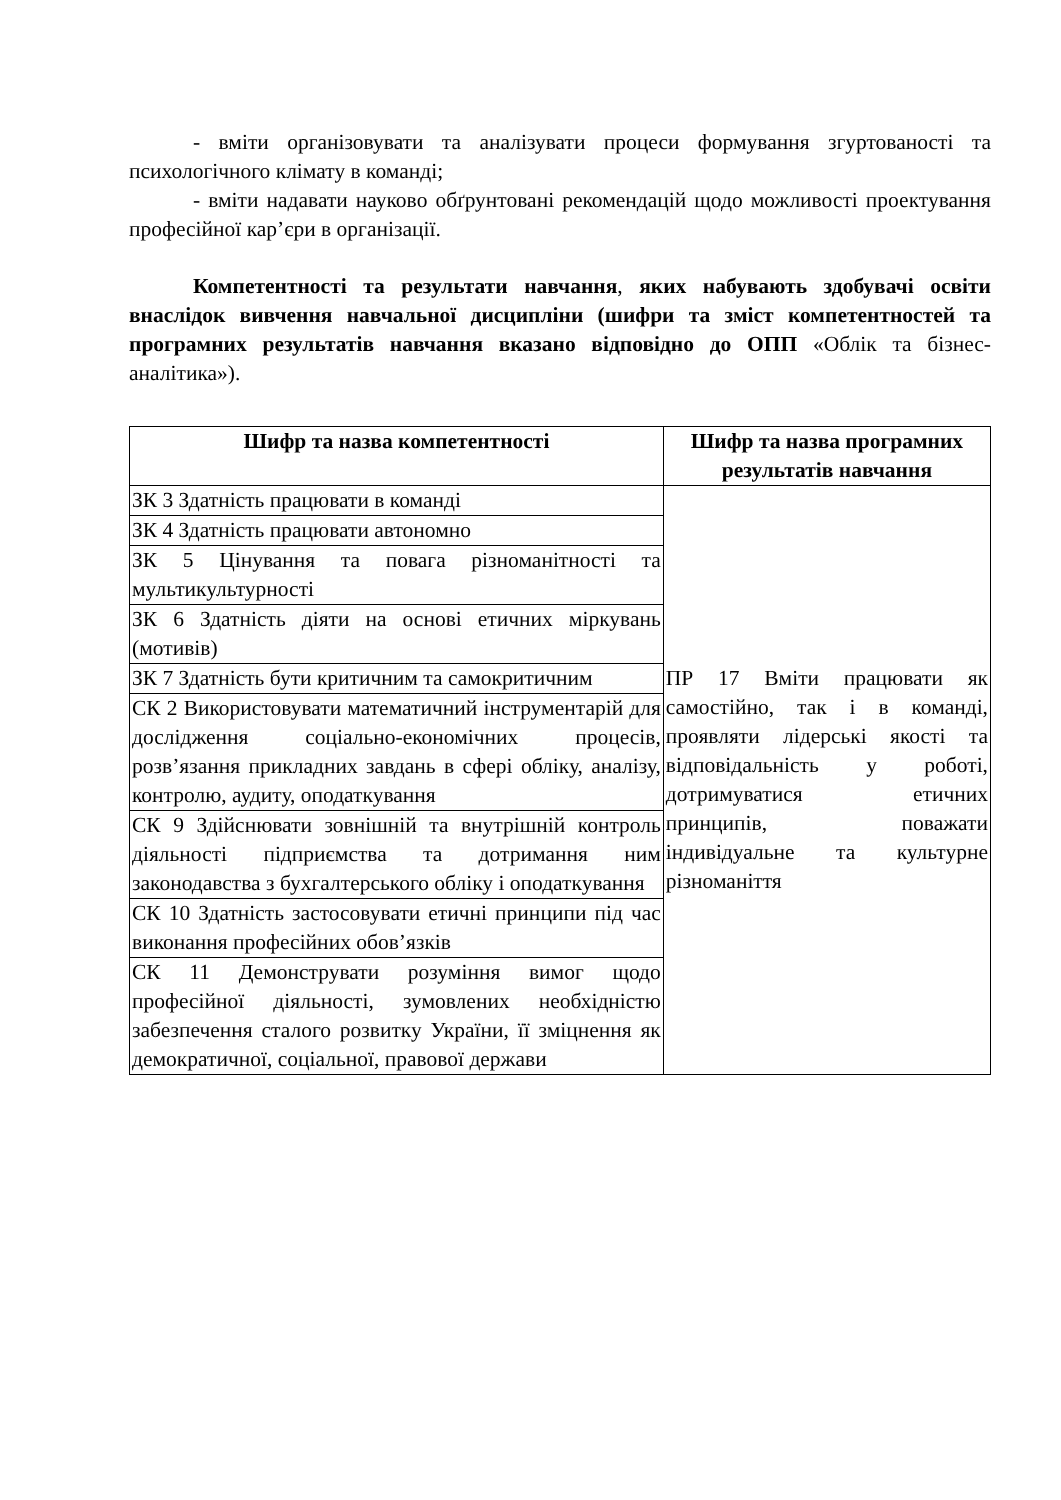- вміти організовувати та аналізувати процеси формування згуртованості та психологічного клімату в команді;
- вміти надавати науково обґрунтовані рекомендацій щодо можливості проектування професійної кар’єри в організації.
Компетентності та результати навчання, яких набувають здобувачі освіти внаслідок вивчення навчальної дисципліни (шифри та зміст компетентностей та програмних результатів навчання вказано відповідно до ОПП «Облік та бізнес-аналітика»).
| Шифр та назва компетентності | Шифр та назва програмних результатів навчання |
| --- | --- |
| ЗК 3 Здатність працювати в команді | ПР 17 Вміти працювати як самостійно, так і в команді, проявляти лідерські якості та відповідальність у роботі, дотримуватися етичних принципів, поважати індивідуальне та культурне різноманіття |
| ЗК 4 Здатність працювати автономно | |
| ЗК 5 Цінування та повага різноманітності та мультикультурності | |
| ЗК 6 Здатність діяти на основі етичних міркувань (мотивів) | |
| ЗК 7 Здатність бути критичним та самокритичним | |
| СК 2 Використовувати математичний інструментарій для дослідження соціально-економічних процесів, розв’язання прикладних завдань в сфері обліку, аналізу, контролю, аудиту, оподаткування | |
| СК 9 Здійснювати зовнішній та внутрішній контроль діяльності підприємства та дотримання ним законодавства з бухгалтерського обліку і оподаткування | |
| СК 10 Здатність застосовувати етичні принципи під час виконання професійних обов’язків | |
| СК 11 Демонструвати розуміння вимог щодо професійної діяльності, зумовлених необхідністю забезпечення сталого розвитку України, її зміцнення як демократичної, соціальної, правової держави | |